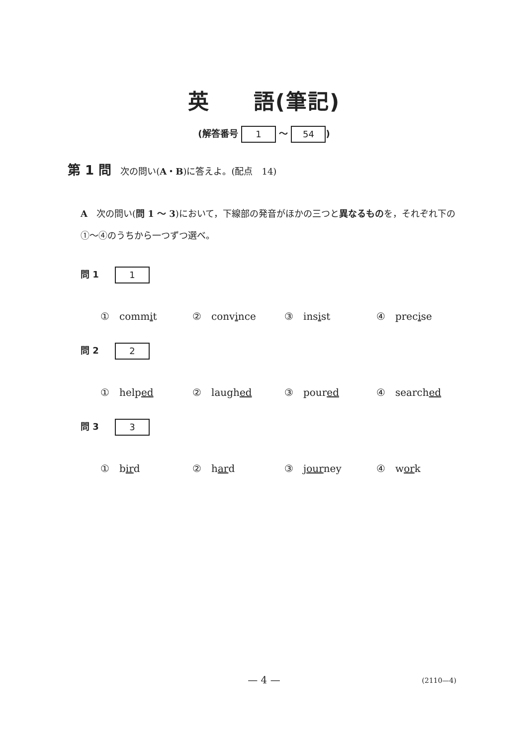英　　語(筆記)
(解答番号 1 ～ 54)
第 1 問 次の問い(A・B)に答えよ。(配点　14)
A　次の問い(問 1 ～ 3)において，下線部の発音がほかの三つと異なるものを，それぞれ下の①～④のうちから一つずつ選べ。
問 1 1
①　commit ②　convince ③　insist ④　precise
問 2 2
①　helped ②　laughed ③　poured ④　searched
問 3 3
①　bird ②　hard ③　journey ④　work
— 4 — (2110—4)